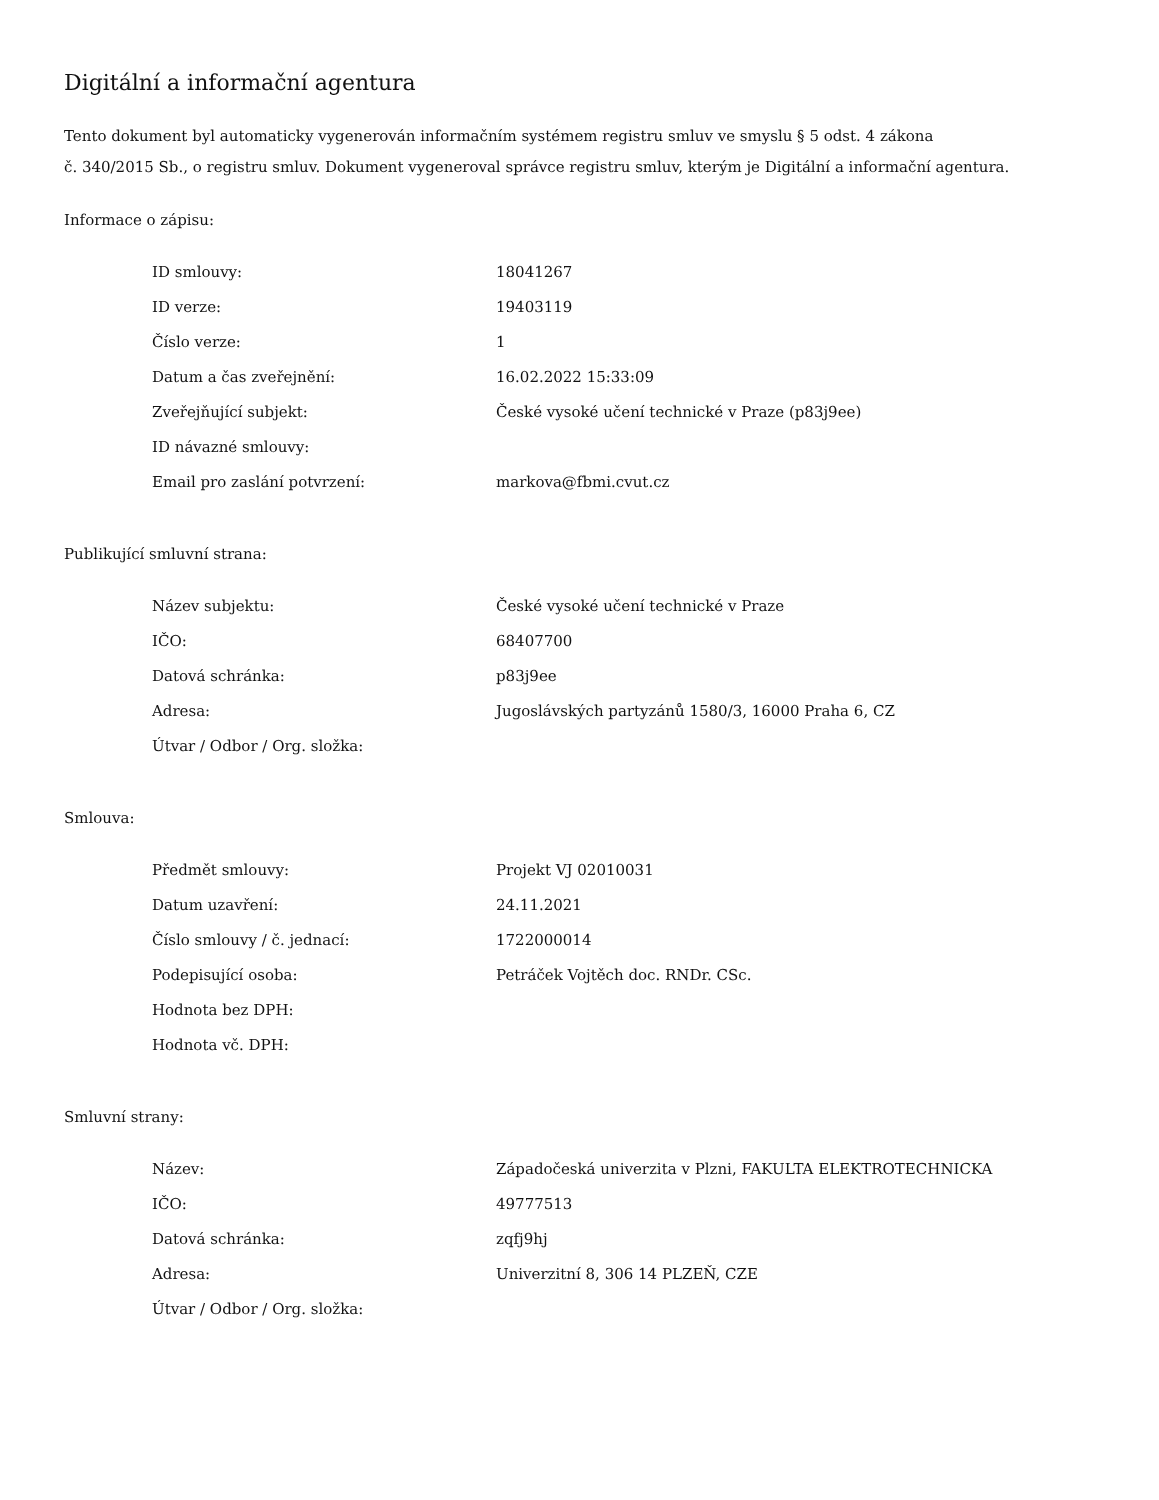Digitální a informační agentura
Tento dokument byl automaticky vygenerován informačním systémem registru smluv ve smyslu § 5 odst. 4 zákona
č. 340/2015 Sb., o registru smluv. Dokument vygeneroval správce registru smluv, kterým je Digitální a informační agentura.
Informace o zápisu:
| ID smlouvy: | 18041267 |
| ID verze: | 19403119 |
| Číslo verze: | 1 |
| Datum a čas zveřejnění: | 16.02.2022 15:33:09 |
| Zveřejňující subjekt: | České vysoké učení technické v Praze (p83j9ee) |
| ID návazné smlouvy: | |
| Email pro zaslání potvrzení: | markova@fbmi.cvut.cz |
Publikující smluvní strana:
| Název subjektu: | České vysoké učení technické v Praze |
| IČO: | 68407700 |
| Datová schránka: | p83j9ee |
| Adresa: | Jugoslávských partyzánů 1580/3, 16000 Praha 6, CZ |
| Útvar / Odbor / Org. složka: | |
Smlouva:
| Předmět smlouvy: | Projekt VJ 02010031 |
| Datum uzavření: | 24.11.2021 |
| Číslo smlouvy / č. jednací: | 1722000014 |
| Podepisující osoba: | Petráček Vojtěch doc. RNDr. CSc. |
| Hodnota bez DPH: | |
| Hodnota vč. DPH: | |
Smluvní strany:
| Název: | Západočeská univerzita v Plzni, FAKULTA ELEKTROTECHNICKA |
| IČO: | 49777513 |
| Datová schránka: | zqfj9hj |
| Adresa: | Univerzitní 8, 306 14 PLZEŇ, CZE |
| Útvar / Odbor / Org. složka: | |